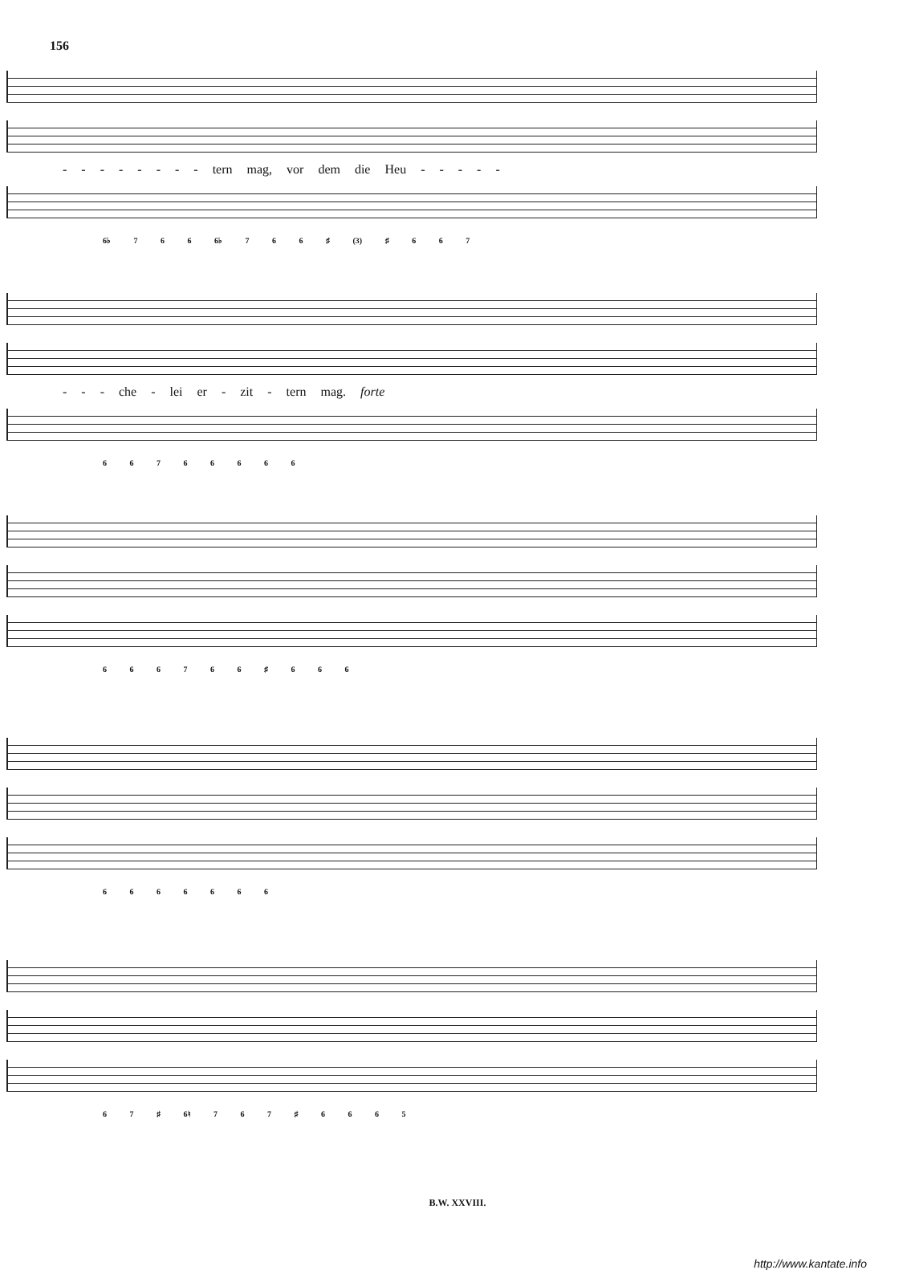156
- - - - - - - - tern mag, vor dem die Heu - - - - -
6♭ 7 6 6 6♭ 7 6 6 ♯ (3) ♯ 6 6 7
- - - che - lei er - zit - tern mag. forte
6 6 7 6 6 6 6 6
6 6 6 7 6 6 ♯ 6 6 6
6 6 6 6 6 6 6
6 7 ♯ 6♮ 7 6 7 ♯ 6 6 6 5
B.W. XXVIII.
http://www.kantate.info